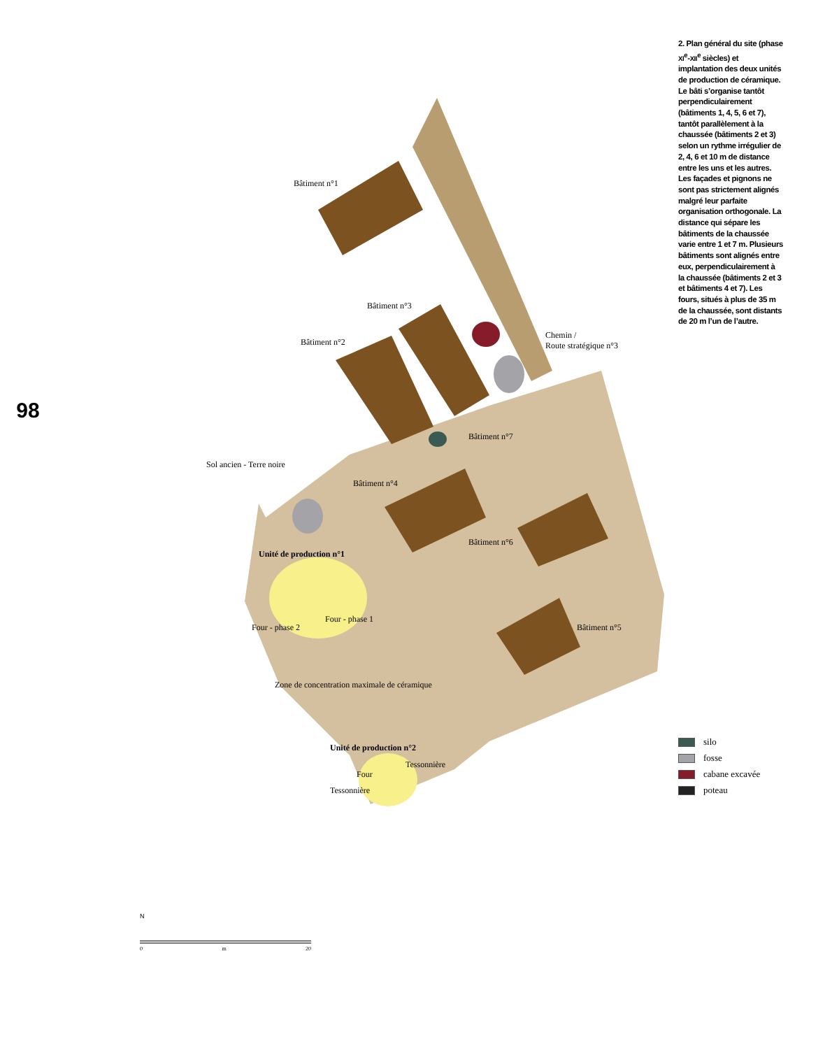98
Bâtiment n°1
Bâtiment n°3
Bâtiment n°2
Chemin /
Route stratégique n°3
Bâtiment n°7
Sol ancien - Terre noire
Bâtiment n°4
Bâtiment n°6
Unité de production n°1
Four - phase 1
Four - phase 2 Bâtiment n°5
Zone de concentration maximale de céramique
Unité de production n°2
Tessonnière
Four
Tessonnière
N
0 m 20
2. Plan général du site (phase XI<sup>e</sup>-XII<sup>e</sup> siècles) et implantation des deux unités de production de céramique. Le bâti s’organise tantôt perpendiculairement (bâtiments 1, 4, 5, 6 et 7), tantôt parallèlement à la chaussée (bâtiments 2 et 3) selon un rythme irrégulier de 2, 4, 6 et 10 m de distance entre les uns et les autres. Les façades et pignons ne sont pas strictement alignés malgré leur parfaite organisation orthogonale. La distance qui sépare les bâtiments de la chaussée varie entre 1 et 7 m. Plusieurs bâtiments sont alignés entre eux, perpendiculairement à la chaussée (bâtiments 2 et 3 et bâtiments 4 et 7). Les fours, situés à plus de 35 m de la chaussée, sont distants de 20 m l’un de l’autre.
silo
fosse
cabane excavée
poteau